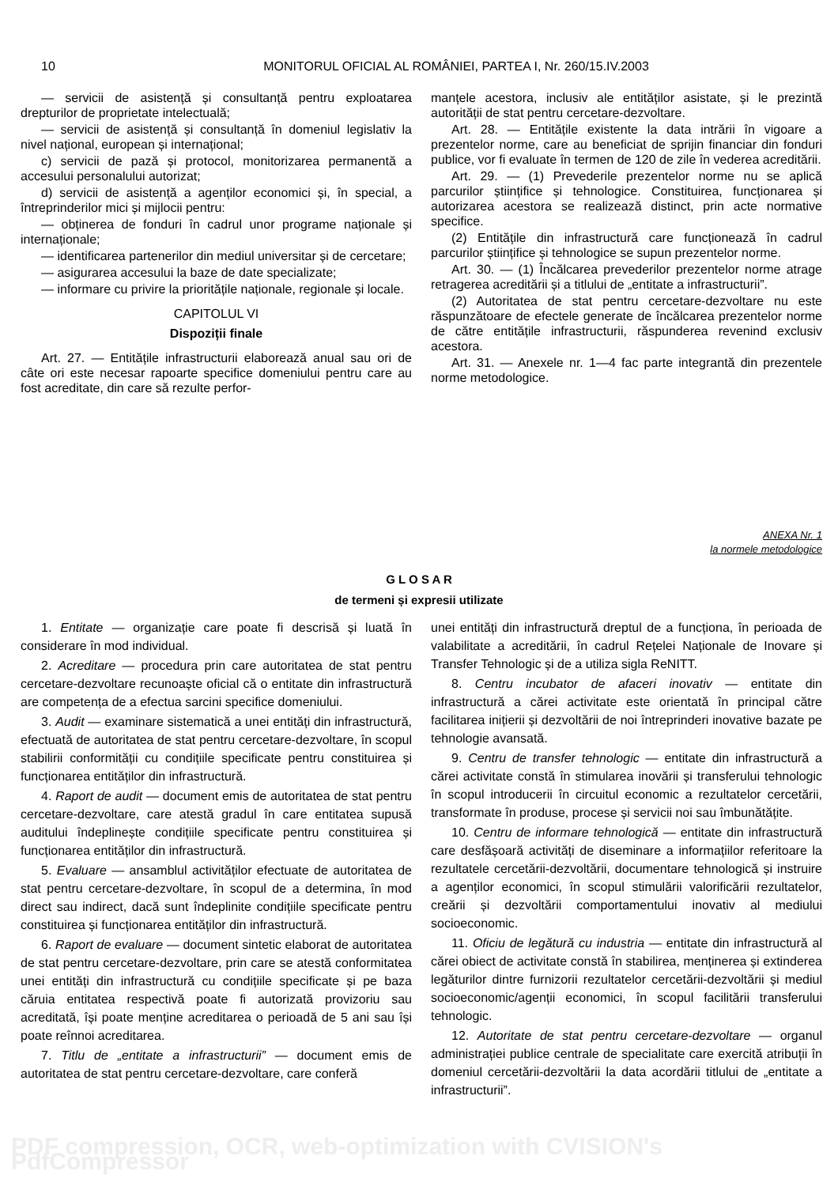10 MONITORUL OFICIAL AL ROMÂNIEI, PARTEA I, Nr. 260/15.IV.2003
— servicii de asistență și consultanță pentru exploatarea drepturilor de proprietate intelectuală;
— servicii de asistență și consultanță în domeniul legislativ la nivel național, european și internațional;
c) servicii de pază și protocol, monitorizarea permanentă a accesului personalului autorizat;
d) servicii de asistență a agenților economici și, în special, a întreprinderilor mici și mijlocii pentru:
— obținerea de fonduri în cadrul unor programe naționale și internaționale;
— identificarea partenerilor din mediul universitar și de cercetare;
— asigurarea accesului la baze de date specializate;
— informare cu privire la prioritățile naționale, regionale și locale.
CAPITOLUL VI
Dispoziții finale
Art. 27. — Entitățile infrastructurii elaborează anual sau ori de câte ori este necesar rapoarte specifice domeniului pentru care au fost acreditate, din care să rezulte perfor-
manțele acestora, inclusiv ale entităților asistate, și le prezintă autorității de stat pentru cercetare-dezvoltare.
Art. 28. — Entitățile existente la data intrării în vigoare a prezentelor norme, care au beneficiat de sprijin financiar din fonduri publice, vor fi evaluate în termen de 120 de zile în vederea acreditării.
Art. 29. — (1) Prevederile prezentelor norme nu se aplică parcurilor științifice și tehnologice. Constituirea, funcționarea și autorizarea acestora se realizează distinct, prin acte normative specifice.
(2) Entitățile din infrastructură care funcționează în cadrul parcurilor științifice și tehnologice se supun prezentelor norme.
Art. 30. — (1) Încălcarea prevederilor prezentelor norme atrage retragerea acreditării și a titlului de „entitate a infrastructurii”.
(2) Autoritatea de stat pentru cercetare-dezvoltare nu este răspunzătoare de efectele generate de încălcarea prezentelor norme de către entitățile infrastructurii, răspunderea revenind exclusiv acestora.
Art. 31. — Anexele nr. 1—4 fac parte integrantă din prezentele norme metodologice.
ANEXA Nr. 1
la normele metodologice
G L O S A R
de termeni și expresii utilizate
1. Entitate — organizație care poate fi descrisă și luată în considerare în mod individual.
2. Acreditare — procedura prin care autoritatea de stat pentru cercetare-dezvoltare recunoaște oficial că o entitate din infrastructură are competența de a efectua sarcini specifice domeniului.
3. Audit — examinare sistematică a unei entități din infrastructură, efectuată de autoritatea de stat pentru cercetare-dezvoltare, în scopul stabilirii conformității cu condițiile specificate pentru constituirea și funcționarea entităților din infrastructură.
4. Raport de audit — document emis de autoritatea de stat pentru cercetare-dezvoltare, care atestă gradul în care entitatea supusă auditului îndeplinește condițiile specificate pentru constituirea și funcționarea entităților din infrastructură.
5. Evaluare — ansamblul activităților efectuate de autoritatea de stat pentru cercetare-dezvoltare, în scopul de a determina, în mod direct sau indirect, dacă sunt îndeplinite condițiile specificate pentru constituirea și funcționarea entităților din infrastructură.
6. Raport de evaluare — document sintetic elaborat de autoritatea de stat pentru cercetare-dezvoltare, prin care se atestă conformitatea unei entități din infrastructură cu condițiile specificate și pe baza căruia entitatea respectivă poate fi autorizată provizoriu sau acreditată, își poate menține acreditarea o perioadă de 5 ani sau își poate reînnoi acreditarea.
7. Titlu de „entitate a infrastructurii” — document emis de autoritatea de stat pentru cercetare-dezvoltare, care conferă
unei entități din infrastructură dreptul de a funcționa, în perioada de valabilitate a acreditării, în cadrul Rețelei Naționale de Inovare și Transfer Tehnologic și de a utiliza sigla ReNITT.
8. Centru incubator de afaceri inovativ — entitate din infrastructură a cărei activitate este orientată în principal către facilitarea inițierii și dezvoltării de noi întreprinderi inovative bazate pe tehnologie avansată.
9. Centru de transfer tehnologic — entitate din infrastructură a cărei activitate constă în stimularea inovării și transferului tehnologic în scopul introducerii în circuitul economic a rezultatelor cercetării, transformate în produse, procese și servicii noi sau îmbunătățite.
10. Centru de informare tehnologică — entitate din infrastructură care desfășoară activități de diseminare a informațiilor referitoare la rezultatele cercetării-dezvoltării, documentare tehnologică și instruire a agenților economici, în scopul stimulării valorificării rezultatelor, creării și dezvoltării comportamentului inovativ al mediului socioeconomic.
11. Oficiu de legătură cu industria — entitate din infrastructură al cărei obiect de activitate constă în stabilirea, menținerea și extinderea legăturilor dintre furnizorii rezultatelor cercetării-dezvoltării și mediul socioeconomic/agenții economici, în scopul facilitării transferului tehnologic.
12. Autoritate de stat pentru cercetare-dezvoltare — organul administrației publice centrale de specialitate care exercită atribuții în domeniul cercetării-dezvoltării la data acordării titlului de „entitate a infrastructurii”.
PDF compression, OCR, web-optimization with CVISION's PdfCompressor